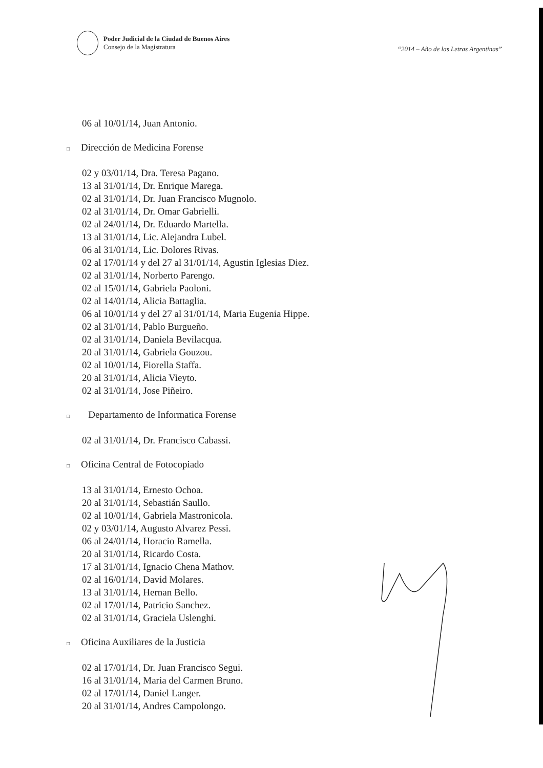Poder Judicial de la Ciudad de Buenos Aires
Consejo de la Magistratura
“2014 – Año de las Letras Argentinas”
06 al 10/01/14, Juan Antonio.
□ Dirección de Medicina Forense
02 y 03/01/14, Dra. Teresa Pagano.
13 al 31/01/14, Dr. Enrique Marega.
02 al 31/01/14, Dr. Juan Francisco Mugnolo.
02 al 31/01/14, Dr. Omar Gabrielli.
02 al 24/01/14, Dr. Eduardo Martella.
13 al 31/01/14, Lic. Alejandra Lubel.
06 al 31/01/14, Lic. Dolores Rivas.
02 al 17/01/14 y del 27 al 31/01/14, Agustin Iglesias Diez.
02 al 31/01/14, Norberto Parengo.
02 al 15/01/14, Gabriela Paoloni.
02 al 14/01/14, Alicia Battaglia.
06 al 10/01/14 y del 27 al 31/01/14, Maria Eugenia Hippe.
02 al 31/01/14, Pablo Burgueño.
02 al 31/01/14, Daniela Bevilacqua.
20 al 31/01/14, Gabriela Gouzou.
02 al 10/01/14, Fiorella Staffa.
20 al 31/01/14, Alicia Vieyto.
02 al 31/01/14, Jose Piñeiro.
□ Departamento de Informatica Forense
02 al 31/01/14, Dr. Francisco Cabassi.
□ Oficina Central de Fotocopiado
13 al 31/01/14, Ernesto Ochoa.
20 al 31/01/14, Sebastián Saullo.
02 al 10/01/14, Gabriela Mastronicola.
02 y 03/01/14, Augusto Alvarez Pessi.
06 al 24/01/14, Horacio Ramella.
20 al 31/01/14, Ricardo Costa.
17 al 31/01/14, Ignacio Chena Mathov.
02 al 16/01/14, David Molares.
13 al 31/01/14, Hernan Bello.
02 al 17/01/14, Patricio Sanchez.
02 al 31/01/14, Graciela Uslenghi.
□ Oficina Auxiliares de la Justicia
02 al 17/01/14, Dr. Juan Francisco Segui.
16 al 31/01/14, Maria del Carmen Bruno.
02 al 17/01/14, Daniel Langer.
20 al 31/01/14, Andres Campolongo.